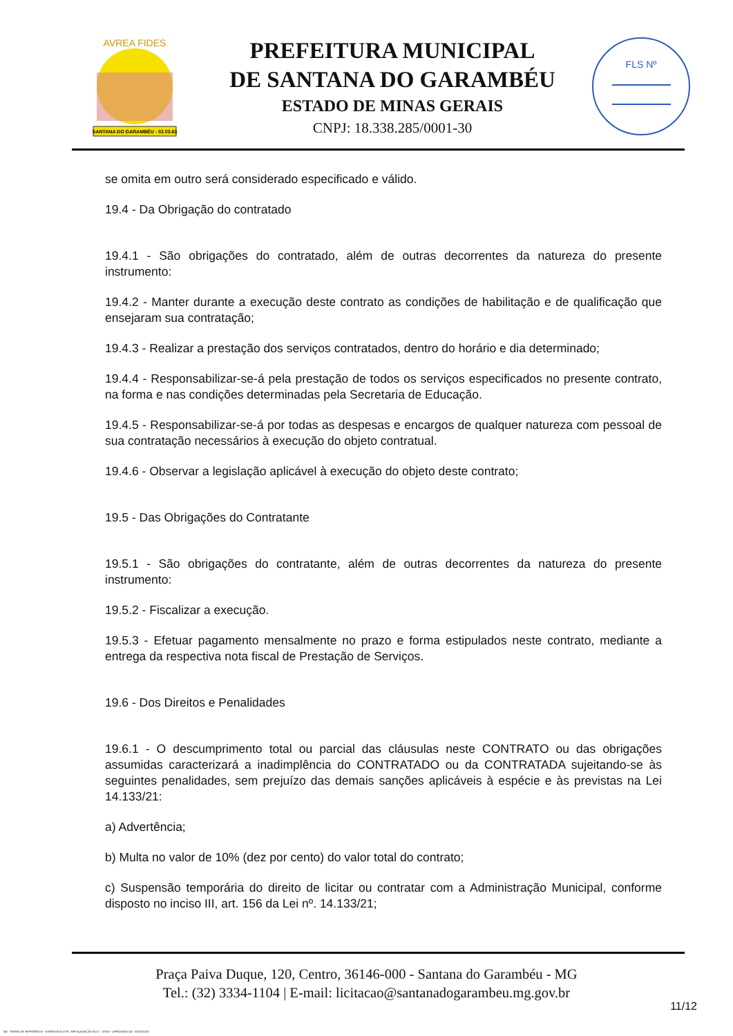SANTANA DO GARAMBÉU - 02.03.63
AVREA FIDES
PREFEITURA MUNICIPAL
DE SANTANA DO GARAMBÉU
ESTADO DE MINAS GERAIS
CNPJ: 18.338.285/0001-30
FLS Nº
se omita em outro será considerado especificado e válido.
19.4 - Da Obrigação do contratado
19.4.1 - São obrigações do contratado, além de outras decorrentes da natureza do presente instrumento:
19.4.2 - Manter durante a execução deste contrato as condições de habilitação e de qualificação que ensejaram sua contratação;
19.4.3 - Realizar a prestação dos serviços contratados, dentro do horário e dia determinado;
19.4.4 - Responsabilizar-se-á pela prestação de todos os serviços especificados no presente contrato, na forma e nas condições determinadas pela Secretaria de Educação.
19.4.5 - Responsabilizar-se-á por todas as despesas e encargos de qualquer natureza com pessoal de sua contratação necessários à execução do objeto contratual.
19.4.6 - Observar a legislação aplicável à execução do objeto deste contrato;
19.5 - Das Obrigações do Contratante
19.5.1 - São obrigações do contratante, além de outras decorrentes da natureza do presente instrumento:
19.5.2 - Fiscalizar a execução.
19.5.3 - Efetuar pagamento mensalmente no prazo e forma estipulados neste contrato, mediante a entrega da respectiva nota fiscal de Prestação de Serviços.
19.6 - Dos Direitos e Penalidades
19.6.1 - O descumprimento total ou parcial das cláusulas neste CONTRATO ou das obrigações assumidas caracterizará a inadimplência do CONTRATADO ou da CONTRATADA sujeitando-se às seguintes penalidades, sem prejuízo das demais sanções aplicáveis à espécie e às previstas na Lei 14.133/21:
a) Advertência;
b) Multa no valor de 10% (dez por cento) do valor total do contrato;
c) Suspensão temporária do direito de licitar ou contratar com a Administração Municipal, conforme disposto no inciso III, art. 156 da Lei nº. 14.133/21;
Praça Paiva Duque, 120, Centro, 36146-000 - Santana do Garambéu - MG
Tel.: (32) 3334-1104 | E-mail: licitacao@santanadogarambeu.mg.gov.br
11/12
740 - TERMO DE REFERÊNCIA - DISPENSA ELETR. SRP AQUISIÇÃO NLLC - ATIVO - APROVADO AD - 30/10/2023